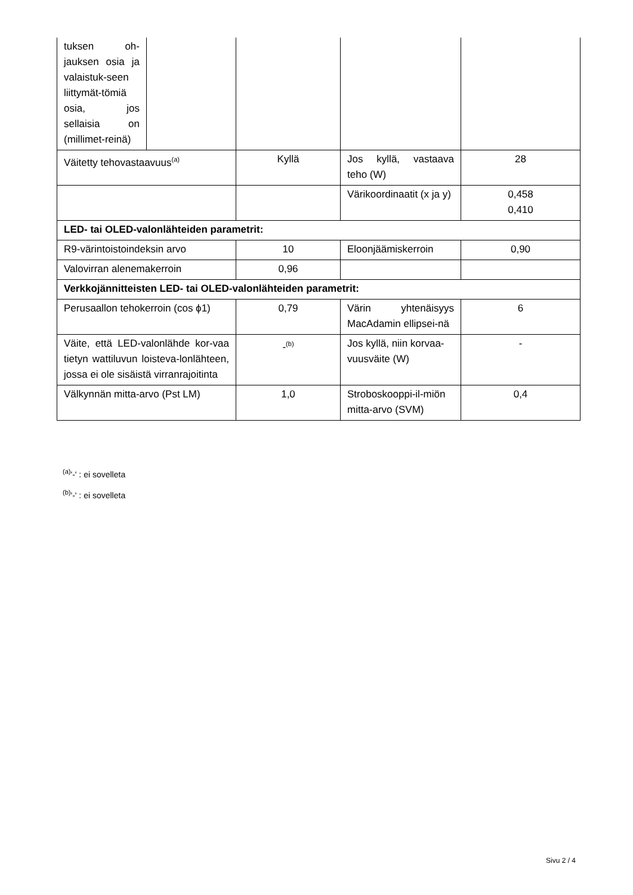| tuksen oh-jauksen osia ja valaistuk-seen liittymät-tömiä osia, jos sellaisia on (millimet-reinä) | | | | |
| Väitetty tehovastaavuus<sup>(a)</sup> | | Kyllä | Jos kyllä, vastaava teho (W) | 28 |
| | | | Värikoordinaatit (x ja y) | 0,458 0,410 |
| LED- tai OLED-valonlähteiden parametrit: | | | | |
| R9-värintoistoindeksin arvo | | 10 | Eloonjäämiskerroin | 0,90 |
| Valovirran alenemakerroin | | 0,96 | | |
| Verkkojännitteisten LED- tai OLED-valonlähteiden parametrit: | | | | |
| Perusaallon tehokerroin (cos ϕ1) | | 0,79 | Värin yhtenäisyys MacAdamin ellipsei-nä | 6 |
| Väite, että LED-valonlähde kor-vaa tietyn wattiluvun loisteva-lonlähteen, jossa ei ole sisäistä virranrajoitinta | | -<sup>(b)</sup> | Jos kyllä, niin korvaa-vuusväite (W) | - |
| Välkynnän mitta-arvo (Pst LM) | | 1,0 | Stroboskooppi-il-miön mitta-arvo (SVM) | 0,4 |
<sup>(a)</sup> '-' : ei sovelleta
<sup>(b)</sup> '-' : ei sovelleta
Sivu 2 / 4